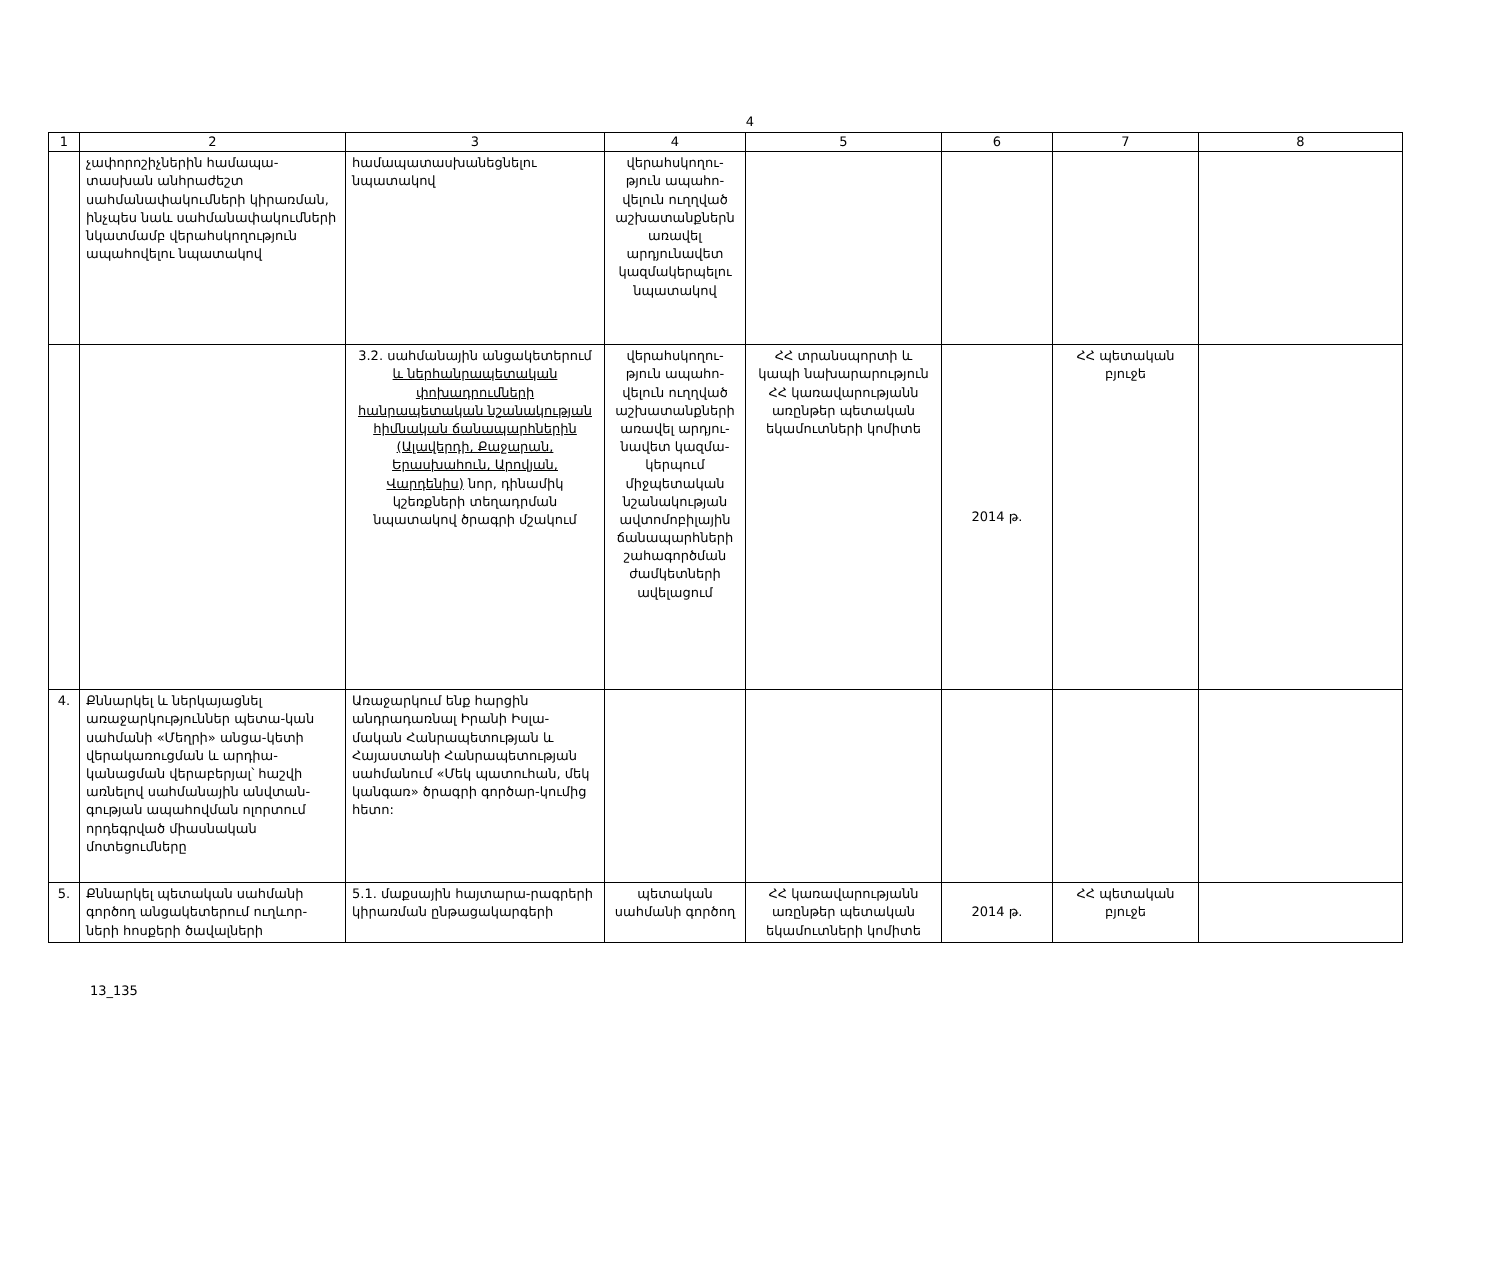4
| 1 | 2 | 3 | 4 | 5 | 6 | 7 | 8 |
| --- | --- | --- | --- | --- | --- | --- | --- |
| | չափորոշիչներին համապա-տասխան անհրաժեշտ սահմանափակումների կիրառման, ինչպես նաև սահմանափակումների նկատմամբ վերահսկողություն ապահովելու նպատակով | համապատասխանեցնելու նպատակով | վերահսկողու-թյուն ապահո-վելուն ուղղված աշխատանքներն առավել արդյունավետ կազմակերպելու նպատակով | | | | |
| | | 3.2. սահմանային անցակետերում և ներհանրապետական փոխադրումների հանրապետական նշանակության հիմնական ճանապարհներին (Ալավերդի, Քաջարան, Երասխահուն, Արովյան, Վարդենիս) նոր, դինամիկ կշեռքների տեղադրման նպատակով ծրագրի մշակում | վերահսկողու-թյուն ապահո-վելուն ուղղված աշխատանքների առավել արդյու-նավետ կազմա-կերպում միջպետական նշանակության ավտոմոբիլային ճանապարհների շահագործման ժամկետների ավելացում | ՀՀ տրանսպորտի և կապի նախարարություն ՀՀ կառավարությանն առընթեր պետական եկամուտների կոմիտե | 2014 թ. | ՀՀ պետական բյուջե | |
| 4. | Քննարկել և ներկայացնել առաջարկություններ պետա-կան սահմանի «Մեղրի» անցա-կետի վերակառուցման և արդիա-կանացման վերաբերյալ՝ հաշվի առնելով սահմանային անվտան-գության ապահովման ոլորտում որդեգրված միասնական մոտեցումները | Առաջարկում ենք հարցին անդրադառնալ Իրանի Իսլա-մական Հանրապետության և Հայաստանի Հանրապետության սահմանում «Մեկ պատուհան, մեկ կանգառ» ծրագրի գործար-կումից հետո: | | | | | |
| 5. | Քննարկել պետական սահմանի գործող անցակետերում ուղևոր-ների հոսքերի ծավալների | 5.1. մաքսային հայտարա-րագրերի կիրառման ընթացակարգերի | պետական սահմանի գործող | ՀՀ կառավարությանն առընթեր պետական եկամուտների կոմիտե | 2014 թ. | ՀՀ պետական բյուջե | |
13_135